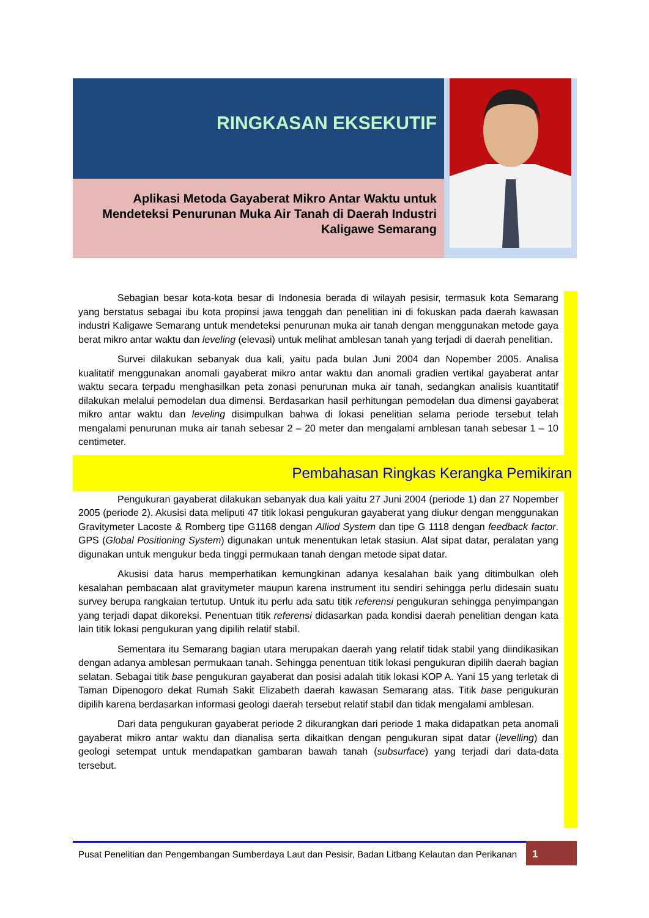RINGKASAN EKSEKUTIF
Aplikasi Metoda Gayaberat Mikro Antar Waktu untuk Mendeteksi Penurunan Muka Air Tanah di Daerah Industri Kaligawe Semarang
Sebagian besar kota-kota besar di Indonesia berada di wilayah pesisir, termasuk kota Semarang yang berstatus sebagai ibu kota propinsi jawa tenggah dan penelitian ini di fokuskan pada daerah kawasan industri Kaligawe Semarang untuk mendeteksi penurunan muka air tanah dengan menggunakan metode gaya berat mikro antar waktu dan leveling (elevasi) untuk melihat amblesan tanah yang terjadi di daerah penelitian.
Survei dilakukan sebanyak dua kali, yaitu pada bulan Juni 2004 dan Nopember 2005. Analisa kualitatif menggunakan anomali gayaberat mikro antar waktu dan anomali gradien vertikal gayaberat antar waktu secara terpadu menghasilkan peta zonasi penurunan muka air tanah, sedangkan analisis kuantitatif dilakukan melalui pemodelan dua dimensi. Berdasarkan hasil perhitungan pemodelan dua dimensi gayaberat mikro antar waktu dan leveling disimpulkan bahwa di lokasi penelitian selama periode tersebut telah mengalami penurunan muka air tanah sebesar 2 – 20 meter dan mengalami amblesan tanah sebesar 1 – 10 centimeter.
Pembahasan Ringkas Kerangka Pemikiran
Pengukuran gayaberat dilakukan sebanyak dua kali yaitu 27 Juni 2004 (periode 1) dan 27 Nopember 2005 (periode 2). Akusisi data meliputi 47 titik lokasi pengukuran gayaberat yang diukur dengan menggunakan Gravitymeter Lacoste & Romberg tipe G1168 dengan Alliod System dan tipe G 1118 dengan feedback factor. GPS (Global Positioning System) digunakan untuk menentukan letak stasiun. Alat sipat datar, peralatan yang digunakan untuk mengukur beda tinggi permukaan tanah dengan metode sipat datar.
Akusisi data harus memperhatikan kemungkinan adanya kesalahan baik yang ditimbulkan oleh kesalahan pembacaan alat gravitymeter maupun karena instrument itu sendiri sehingga perlu didesain suatu survey berupa rangkaian tertutup. Untuk itu perlu ada satu titik referensi pengukuran sehingga penyimpangan yang terjadi dapat dikoreksi. Penentuan titik referensi didasarkan pada kondisi daerah penelitian dengan kata lain titik lokasi pengukuran yang dipilih relatif stabil.
Sementara itu Semarang bagian utara merupakan daerah yang relatif tidak stabil yang diindikasikan dengan adanya amblesan permukaan tanah. Sehingga penentuan titik lokasi pengukuran dipilih daerah bagian selatan. Sebagai titik base pengukuran gayaberat dan posisi adalah titik lokasi KOP A. Yani 15 yang terletak di Taman Dipenogoro dekat Rumah Sakit Elizabeth daerah kawasan Semarang atas. Titik base pengukuran dipilih karena berdasarkan informasi geologi daerah tersebut relatif stabil dan tidak mengalami amblesan.
Dari data pengukuran gayaberat periode 2 dikurangkan dari periode 1 maka didapatkan peta anomali gayaberat mikro antar waktu dan dianalisa serta dikaitkan dengan pengukuran sipat datar (levelling) dan geologi setempat untuk mendapatkan gambaran bawah tanah (subsurface) yang terjadi dari data-data tersebut.
Pusat Penelitian dan Pengembangan Sumberdaya Laut dan Pesisir, Badan Litbang Kelautan dan Perikanan
1